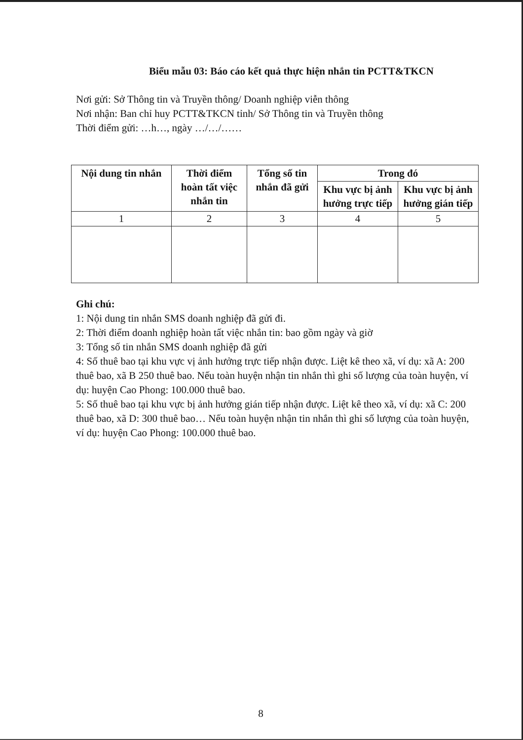Biểu mẫu 03: Báo cáo kết quả thực hiện nhắn tin PCTT&TKCN
Nơi gửi: Sở Thông tin và Truyền thông/ Doanh nghiệp viễn thông
Nơi nhận: Ban chỉ huy PCTT&TKCN tỉnh/ Sở Thông tin và Truyền thông
Thời điểm gửi: …h…, ngày …/…/……
| Nội dung tin nhắn | Thời điểm hoàn tất việc nhắn tin | Tổng số tin nhắn đã gửi | Trong đó | |
| --- | --- | --- | --- | --- |
| | | | Khu vực bị ảnh hưởng trực tiếp | Khu vực bị ảnh hưởng gián tiếp |
| 1 | 2 | 3 | 4 | 5 |
Ghi chú:
1: Nội dung tin nhắn SMS doanh nghiệp đã gửi đi.
2: Thời điểm doanh nghiệp hoàn tất việc nhắn tin: bao gồm ngày và giờ
3: Tổng số tin nhắn SMS doanh nghiệp đã gửi
4: Số thuê bao tại khu vực vị ảnh hưởng trực tiếp nhận được. Liệt kê theo xã, ví dụ: xã A: 200 thuê bao, xã B 250 thuê bao. Nếu toàn huyện nhận tin nhắn thì ghi số lượng của toàn huyện, ví dụ: huyện Cao Phong: 100.000 thuê bao.
5: Số thuê bao tại khu vực bị ảnh hưởng gián tiếp nhận được. Liệt kê theo xã, ví dụ: xã C: 200 thuê bao, xã D: 300 thuê bao… Nếu toàn huyện nhận tin nhắn thì ghi số lượng của toàn huyện, ví dụ: huyện Cao Phong: 100.000 thuê bao.
8